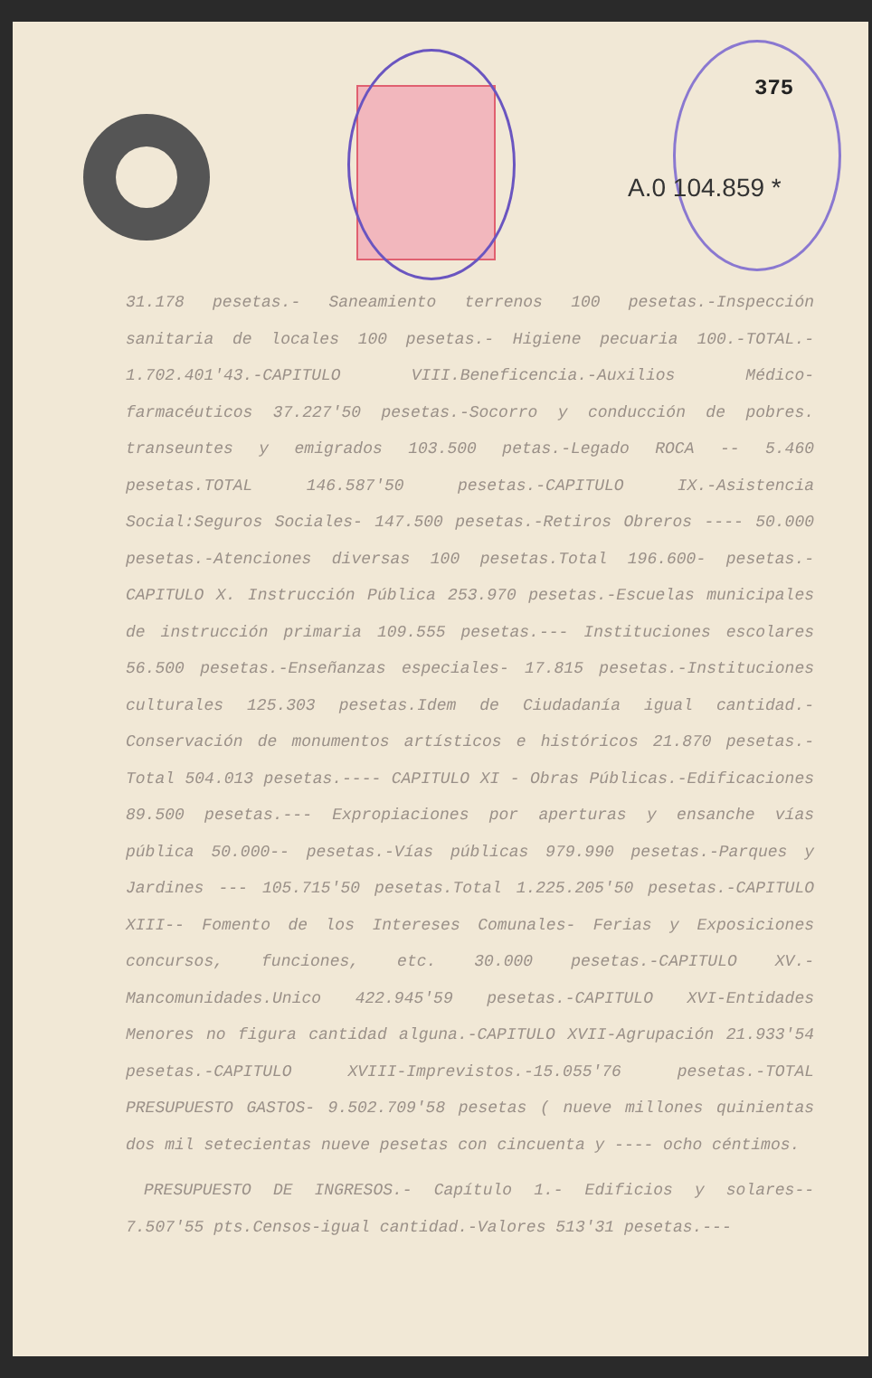375
A.0 104.859 *
31.178 pesetas.- Saneamiento terrenos 100 pesetas.-Inspección sanitaria de locales 100 pesetas.- Higiene pecuaria 100.-TOTAL.- 1.702.401'43.-CAPITULO VIII.Beneficencia.-Auxilios Médico-farmacéuticos 37.227'50 pesetas.-Socorro y conducción de pobres. transeuntes y emigrados 103.500 petas.-Legado ROCA -- 5.460 pesetas.TOTAL 146.587'50 pesetas.-CAPITULO IX.-Asistencia Social:Seguros Sociales- 147.500 pesetas.-Retiros Obreros ---- 50.000 pesetas.-Atenciones diversas 100 pesetas.Total 196.600- pesetas.-CAPITULO X. Instrucción Pública 253.970 pesetas.-Escuelas municipales de instrucción primaria 109.555 pesetas.--- Instituciones escolares 56.500 pesetas.-Enseñanzas especiales- 17.815 pesetas.-Instituciones culturales 125.303 pesetas.Idem de Ciudadanía igual cantidad.-Conservación de monumentos artísticos e históricos 21.870 pesetas.-Total 504.013 pesetas.---- CAPITULO XI - Obras Públicas.-Edificaciones 89.500 pesetas.--- Expropiaciones por aperturas y ensanche vías pública 50.000-- pesetas.-Vías públicas 979.990 pesetas.-Parques y Jardines --- 105.715'50 pesetas.Total 1.225.205'50 pesetas.-CAPITULO XIII-- Fomento de los Intereses Comunales- Ferias y Exposiciones concursos, funciones, etc. 30.000 pesetas.-CAPITULO XV.-Mancomunidades.Unico 422.945'59 pesetas.-CAPITULO XVI-Entidades Menores no figura cantidad alguna.-CAPITULO XVII-Agrupación 21.933'54 pesetas.-CAPITULO XVIII-Imprevistos.-15.055'76 pesetas.-TOTAL PRESUPUESTO GASTOS- 9.502.709'58 pesetas ( nueve millones quinientas dos mil setecientas nueve pesetas con cincuenta y ---- ocho céntimos.
PRESUPUESTO DE INGRESOS.- Capítulo 1.- Edificios y solares-- 7.507'55 pts.Censos-igual cantidad.-Valores 513'31 pesetas.---